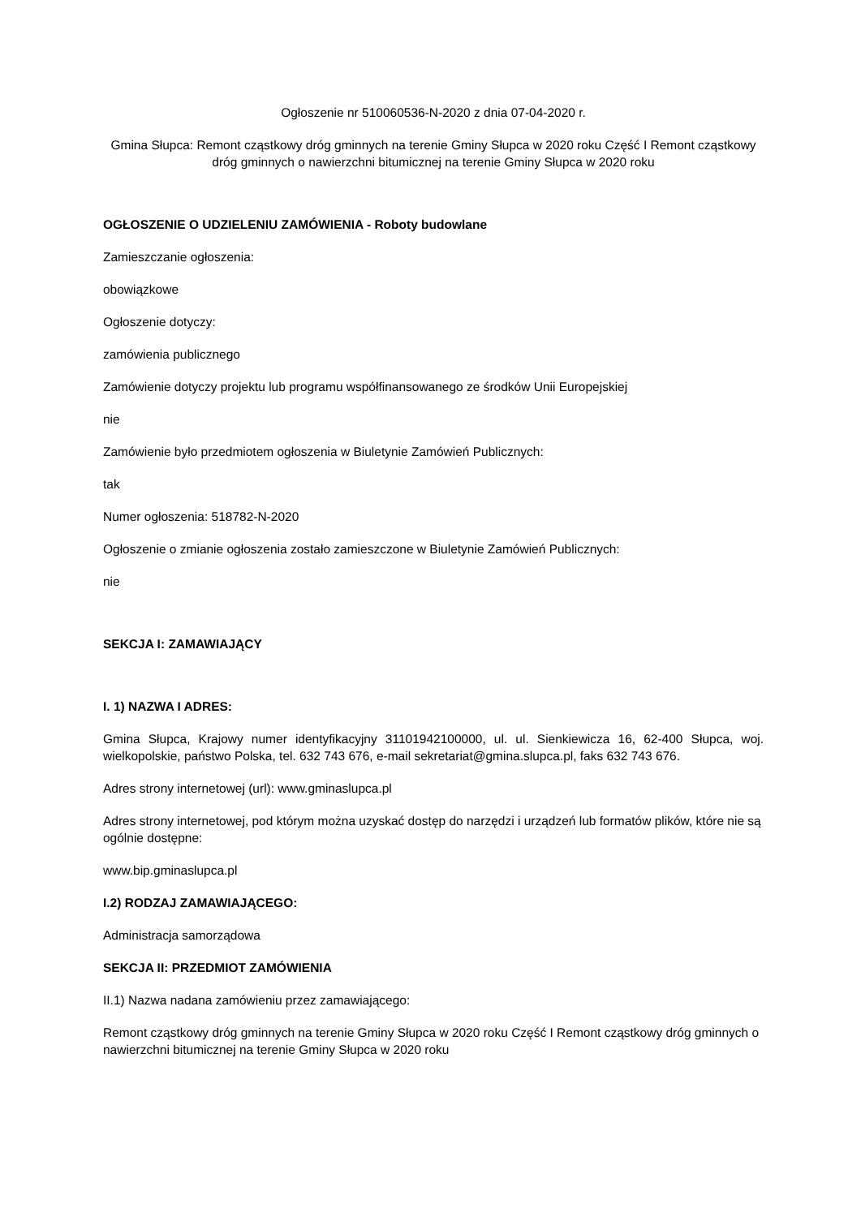Ogłoszenie nr 510060536-N-2020 z dnia 07-04-2020 r.
Gmina Słupca: Remont cząstkowy dróg gminnych na terenie Gminy Słupca w 2020 roku Część I Remont cząstkowy dróg gminnych o nawierzchni bitumicznej na terenie Gminy Słupca w 2020 roku
OGŁOSZENIE O UDZIELENIU ZAMÓWIENIA - Roboty budowlane
Zamieszczanie ogłoszenia:
obowiązkowe
Ogłoszenie dotyczy:
zamówienia publicznego
Zamówienie dotyczy projektu lub programu współfinansowanego ze środków Unii Europejskiej
nie
Zamówienie było przedmiotem ogłoszenia w Biuletynie Zamówień Publicznych:
tak
Numer ogłoszenia: 518782-N-2020
Ogłoszenie o zmianie ogłoszenia zostało zamieszczone w Biuletynie Zamówień Publicznych:
nie
SEKCJA I: ZAMAWIAJĄCY
I. 1) NAZWA I ADRES:
Gmina Słupca, Krajowy numer identyfikacyjny 31101942100000, ul. ul. Sienkiewicza 16, 62-400 Słupca, woj. wielkopolskie, państwo Polska, tel. 632 743 676, e-mail sekretariat@gmina.slupca.pl, faks 632 743 676.
Adres strony internetowej (url): www.gminaslupca.pl
Adres strony internetowej, pod którym można uzyskać dostęp do narzędzi i urządzeń lub formatów plików, które nie są ogólnie dostępne:
www.bip.gminaslupca.pl
I.2) RODZAJ ZAMAWIAJĄCEGO:
Administracja samorządowa
SEKCJA II: PRZEDMIOT ZAMÓWIENIA
II.1) Nazwa nadana zamówieniu przez zamawiającego:
Remont cząstkowy dróg gminnych na terenie Gminy Słupca w 2020 roku Część I Remont cząstkowy dróg gminnych o nawierzchni bitumicznej na terenie Gminy Słupca w 2020 roku